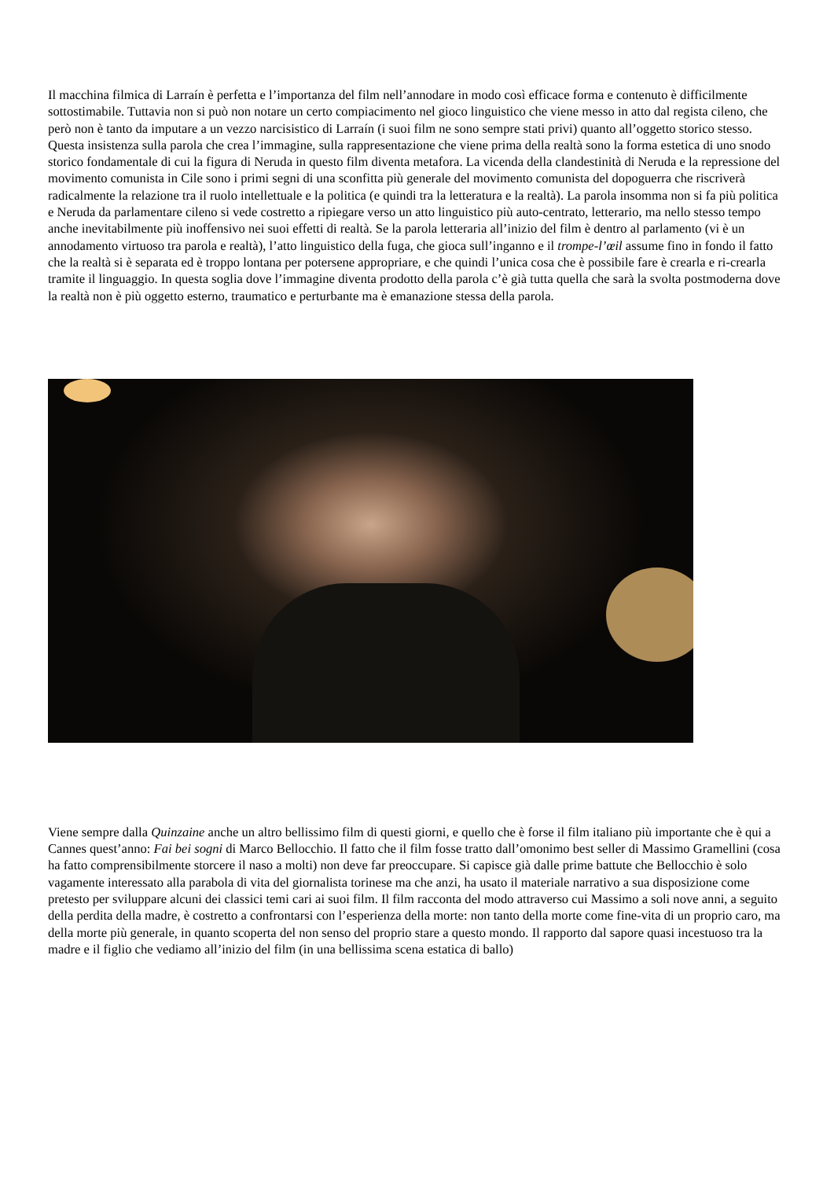Il macchina filmica di Larraín è perfetta e l’importanza del film nell’annodare in modo così efficace forma e contenuto è difficilmente sottostimabile. Tuttavia non si può non notare un certo compiacimento nel gioco linguistico che viene messo in atto dal regista cileno, che però non è tanto da imputare a un vezzo narcisistico di Larraín (i suoi film ne sono sempre stati privi) quanto all’oggetto storico stesso. Questa insistenza sulla parola che crea l’immagine, sulla rappresentazione che viene prima della realtà sono la forma estetica di uno snodo storico fondamentale di cui la figura di Neruda in questo film diventa metafora. La vicenda della clandestinità di Neruda e la repressione del movimento comunista in Cile sono i primi segni di una sconfitta più generale del movimento comunista del dopoguerra che riscriverà radicalmente la relazione tra il ruolo intellettuale e la politica (e quindi tra la letteratura e la realtà). La parola insomma non si fa più politica e Neruda da parlamentare cileno si vede costretto a ripiegare verso un atto linguistico più auto-centrato, letterario, ma nello stesso tempo anche inevitabilmente più inoffensivo nei suoi effetti di realtà. Se la parola letteraria all’inizio del film è dentro al parlamento (vi è un annodamento virtuoso tra parola e realtà), l’atto linguistico della fuga, che gioca sull’inganno e il trompe-l’œil assume fino in fondo il fatto che la realtà si è separata ed è troppo lontana per potersene appropriare, e che quindi l’unica cosa che è possibile fare è crearla e ri-crearla tramite il linguaggio. In questa soglia dove l’immagine diventa prodotto della parola c’è già tutta quella che sarà la svolta postmoderna dove la realtà non è più oggetto esterno, traumatico e perturbante ma è emanazione stessa della parola.
Viene sempre dalla Quinzaine anche un altro bellissimo film di questi giorni, e quello che è forse il film italiano più importante che è qui a Cannes quest’anno: Fai bei sogni di Marco Bellocchio. Il fatto che il film fosse tratto dall’omonimo best seller di Massimo Gramellini (cosa ha fatto comprensibilmente storcere il naso a molti) non deve far preoccupare. Si capisce già dalle prime battute che Bellocchio è solo vagamente interessato alla parabola di vita del giornalista torinese ma che anzi, ha usato il materiale narrativo a sua disposizione come pretesto per sviluppare alcuni dei classici temi cari ai suoi film. Il film racconta del modo attraverso cui Massimo a soli nove anni, a seguito della perdita della madre, è costretto a confrontarsi con l’esperienza della morte: non tanto della morte come fine-vita di un proprio caro, ma della morte più generale, in quanto scoperta del non senso del proprio stare a questo mondo. Il rapporto dal sapore quasi incestuoso tra la madre e il figlio che vediamo all’inizio del film (in una bellissima scena estatica di ballo)